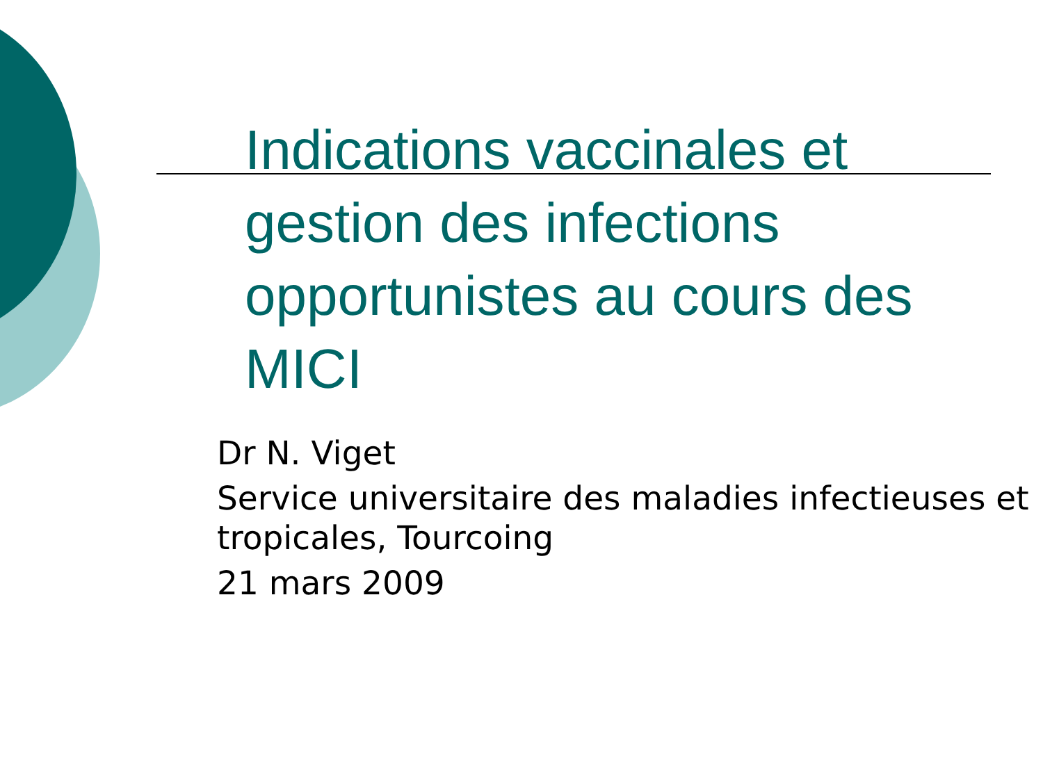Indications vaccinales et gestion des infections opportunistes au cours des MICI
Dr N. Viget
Service universitaire des maladies infectieuses et tropicales, Tourcoing
21 mars 2009